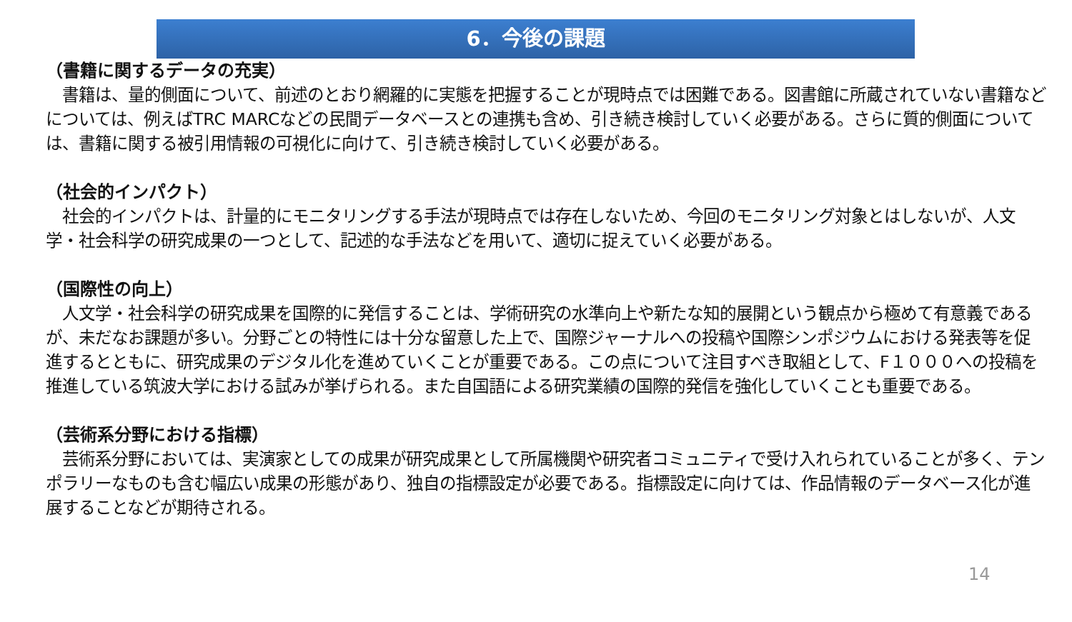6．今後の課題
（書籍に関するデータの充実）
　書籍は、量的側面について、前述のとおり網羅的に実態を把握することが現時点では困難である。図書館に所蔵されていない書籍などについては、例えばTRC MARCなどの民間データベースとの連携も含め、引き続き検討していく必要がある。さらに質的側面については、書籍に関する被引用情報の可視化に向けて、引き続き検討していく必要がある。
（社会的インパクト）
　社会的インパクトは、計量的にモニタリングする手法が現時点では存在しないため、今回のモニタリング対象とはしないが、人文学・社会科学の研究成果の一つとして、記述的な手法などを用いて、適切に捉えていく必要がある。
（国際性の向上）
　人文学・社会科学の研究成果を国際的に発信することは、学術研究の水準向上や新たな知的展開という観点から極めて有意義であるが、未だなお課題が多い。分野ごとの特性には十分な留意した上で、国際ジャーナルへの投稿や国際シンポジウムにおける発表等を促進するとともに、研究成果のデジタル化を進めていくことが重要である。この点について注目すべき取組として、F１０００への投稿を推進している筑波大学における試みが挙げられる。また自国語による研究業績の国際的発信を強化していくことも重要である。
（芸術系分野における指標）
　芸術系分野においては、実演家としての成果が研究成果として所属機関や研究者コミュニティで受け入れられていることが多く、テンポラリーなものも含む幅広い成果の形態があり、独自の指標設定が必要である。指標設定に向けては、作品情報のデータベース化が進展することなどが期待される。
14